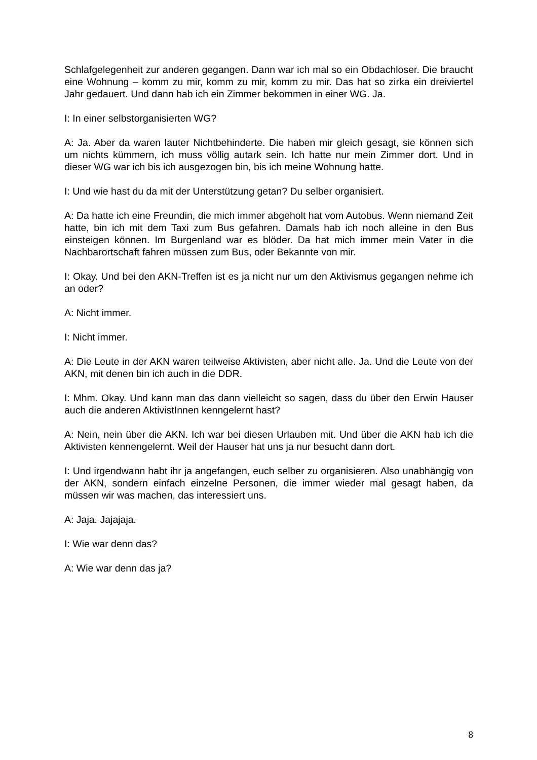Schlafgelegenheit zur anderen gegangen. Dann war ich mal so ein Obdachloser. Die braucht eine Wohnung – komm zu mir, komm zu mir, komm zu mir. Das hat so zirka ein dreiviertel Jahr gedauert. Und dann hab ich ein Zimmer bekommen in einer WG. Ja.
I: In einer selbstorganisierten WG?
A: Ja. Aber da waren lauter Nichtbehinderte. Die haben mir gleich gesagt, sie können sich um nichts kümmern, ich muss völlig autark sein. Ich hatte nur mein Zimmer dort. Und in dieser WG war ich bis ich ausgezogen bin, bis ich meine Wohnung hatte.
I: Und wie hast du da mit der Unterstützung getan? Du selber organisiert.
A: Da hatte ich eine Freundin, die mich immer abgeholt hat vom Autobus. Wenn niemand Zeit hatte, bin ich mit dem Taxi zum Bus gefahren. Damals hab ich noch alleine in den Bus einsteigen können. Im Burgenland war es blöder. Da hat mich immer mein Vater in die Nachbarortschaft fahren müssen zum Bus, oder Bekannte von mir.
I: Okay. Und bei den AKN-Treffen ist es ja nicht nur um den Aktivismus gegangen nehme ich an oder?
A: Nicht immer.
I: Nicht immer.
A: Die Leute in der AKN waren teilweise Aktivisten, aber nicht alle. Ja. Und die Leute von der AKN, mit denen bin ich auch in die DDR.
I: Mhm. Okay. Und kann man das dann vielleicht so sagen, dass du über den Erwin Hauser auch die anderen AktivistInnen kenngelernt hast?
A: Nein, nein über die AKN. Ich war bei diesen Urlauben mit. Und über die AKN hab ich die Aktivisten kennengelernt. Weil der Hauser hat uns ja nur besucht dann dort.
I: Und irgendwann habt ihr ja angefangen, euch selber zu organisieren. Also unabhängig von der AKN, sondern einfach einzelne Personen, die immer wieder mal gesagt haben, da müssen wir was machen, das interessiert uns.
A: Jaja. Jajajaja.
I: Wie war denn das?
A: Wie war denn das ja?
8